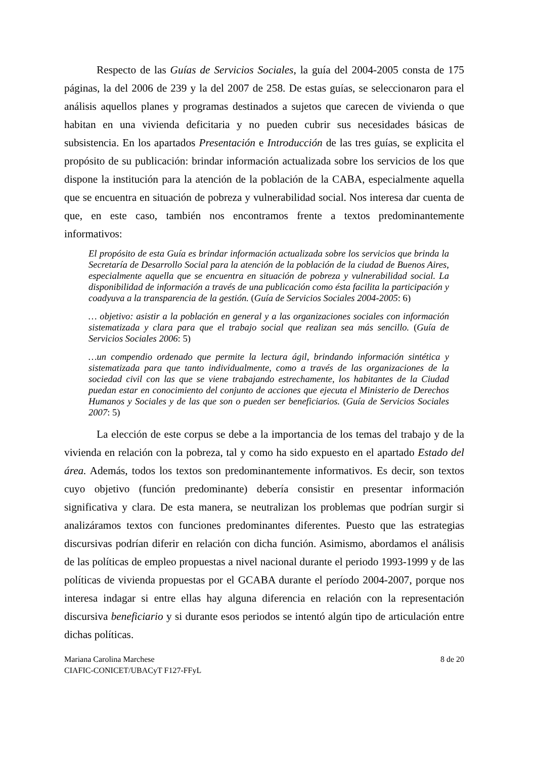Respecto de las Guías de Servicios Sociales, la guía del 2004-2005 consta de 175 páginas, la del 2006 de 239 y la del 2007 de 258. De estas guías, se seleccionaron para el análisis aquellos planes y programas destinados a sujetos que carecen de vivienda o que habitan en una vivienda deficitaria y no pueden cubrir sus necesidades básicas de subsistencia. En los apartados Presentación e Introducción de las tres guías, se explicita el propósito de su publicación: brindar información actualizada sobre los servicios de los que dispone la institución para la atención de la población de la CABA, especialmente aquella que se encuentra en situación de pobreza y vulnerabilidad social. Nos interesa dar cuenta de que, en este caso, también nos encontramos frente a textos predominantemente informativos:
El propósito de esta Guía es brindar información actualizada sobre los servicios que brinda la Secretaría de Desarrollo Social para la atención de la población de la ciudad de Buenos Aires, especialmente aquella que se encuentra en situación de pobreza y vulnerabilidad social. La disponibilidad de información a través de una publicación como ésta facilita la participación y coadyuva a la transparencia de la gestión. (Guía de Servicios Sociales 2004-2005: 6)
… objetivo: asistir a la población en general y a las organizaciones sociales con información sistematizada y clara para que el trabajo social que realizan sea más sencillo. (Guía de Servicios Sociales 2006: 5)
…un compendio ordenado que permite la lectura ágil, brindando información sintética y sistematizada para que tanto individualmente, como a través de las organizaciones de la sociedad civil con las que se viene trabajando estrechamente, los habitantes de la Ciudad puedan estar en conocimiento del conjunto de acciones que ejecuta el Ministerio de Derechos Humanos y Sociales y de las que son o pueden ser beneficiarios. (Guía de Servicios Sociales 2007: 5)
La elección de este corpus se debe a la importancia de los temas del trabajo y de la vivienda en relación con la pobreza, tal y como ha sido expuesto en el apartado Estado del área. Además, todos los textos son predominantemente informativos. Es decir, son textos cuyo objetivo (función predominante) debería consistir en presentar información significativa y clara. De esta manera, se neutralizan los problemas que podrían surgir si analizáramos textos con funciones predominantes diferentes. Puesto que las estrategias discursivas podrían diferir en relación con dicha función. Asimismo, abordamos el análisis de las políticas de empleo propuestas a nivel nacional durante el periodo 1993-1999 y de las políticas de vivienda propuestas por el GCABA durante el período 2004-2007, porque nos interesa indagar si entre ellas hay alguna diferencia en relación con la representación discursiva beneficiario y si durante esos periodos se intentó algún tipo de articulación entre dichas políticas.
8 de 20 Mariana Carolina Marchese
CIAFIC-CONICET/UBACyT F127-FFyL